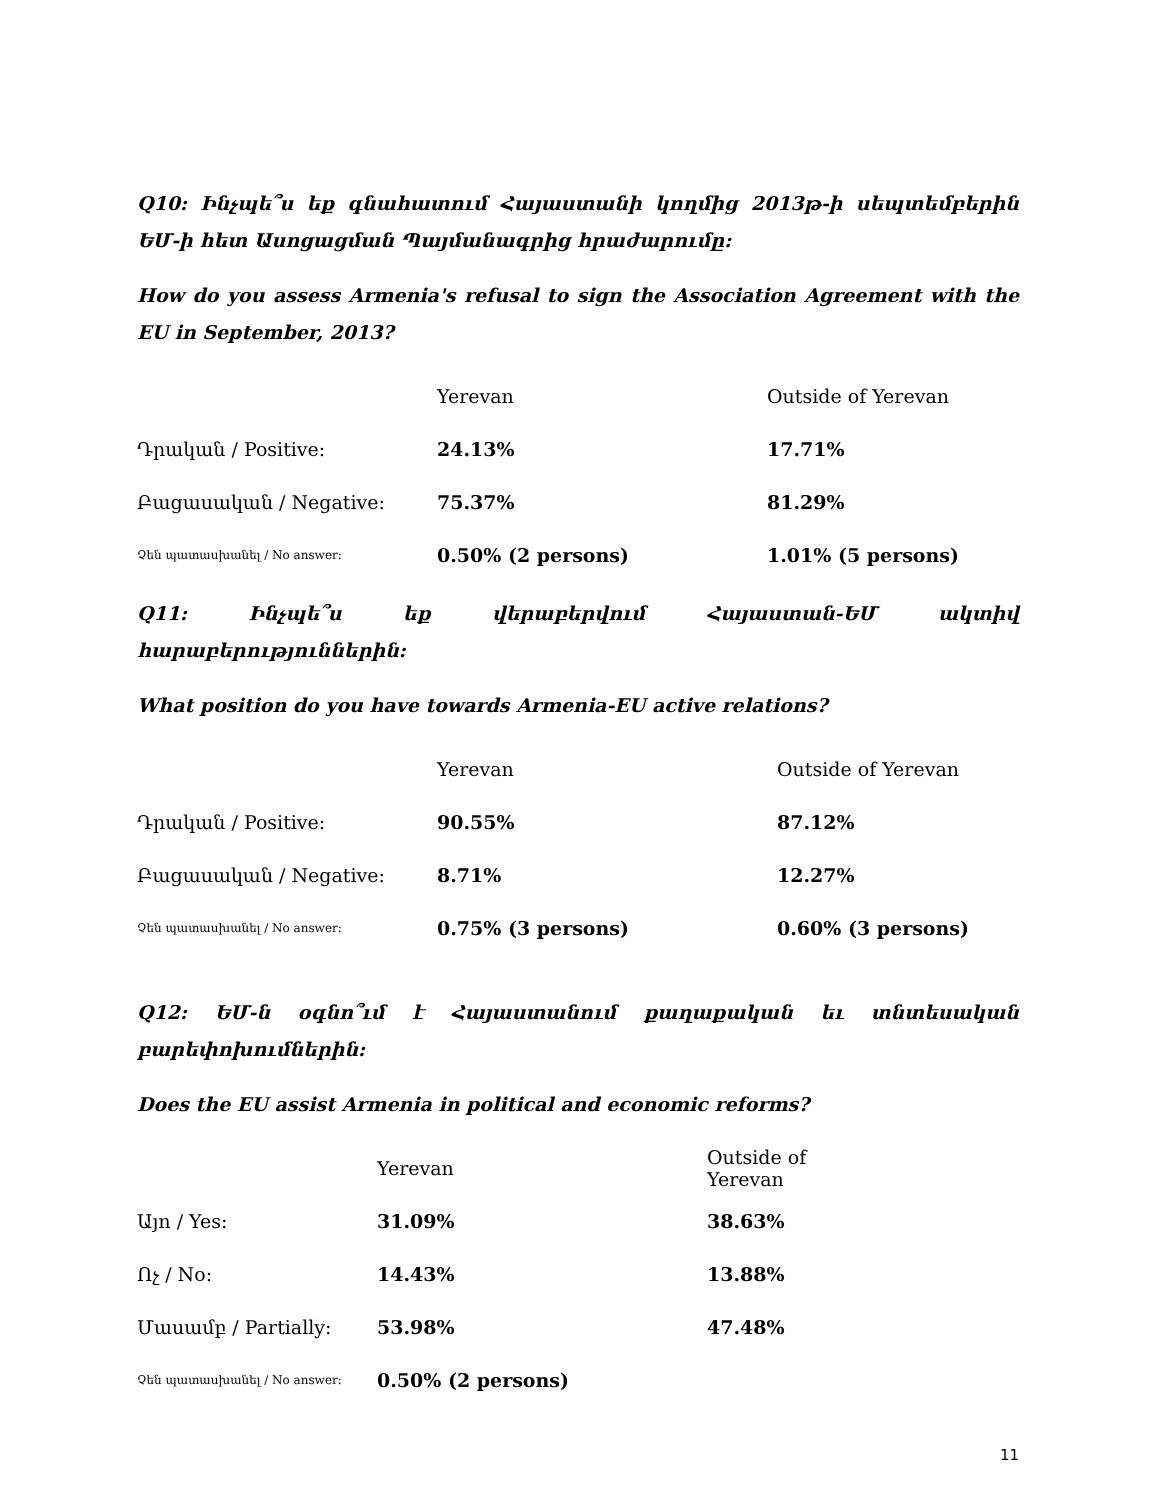Q10: Ինչպե՞ս եք գնահատում Հայաստանի կողմից 2013թ-ի սեպտեմբերին ԵՄ-ի հետ Ասոցացման Պայմանագրից հրաժարումը:
How do you assess Armenia's refusal to sign the Association Agreement with the EU in September, 2013?
| | Yerevan | Outside of Yerevan |
| --- | --- | --- |
| Դրական / Positive: | 24.13% | 17.71% |
| Բացասական / Negative: | 75.37% | 81.29% |
| Չեն պատասխանել / No answer: | 0.50% (2 persons) | 1.01% (5 persons) |
Q11: Ինչպե՞ս եք վերաբերվում Հայաստան-ԵՄ ակտիվ հարաբերություններին:
What position do you have towards Armenia-EU active relations?
| | Yerevan | Outside of Yerevan |
| --- | --- | --- |
| Դրական / Positive: | 90.55% | 87.12% |
| Բացասական / Negative: | 8.71% | 12.27% |
| Չեն պատասխանել / No answer: | 0.75% (3 persons) | 0.60% (3 persons) |
Q12: ԵՄ-ն օգնո՞ւմ է Հայաստանում քաղաքական եւ տնտեսական բարեփոխումներին:
Does the EU assist Armenia in political and economic reforms?
| | Yerevan | Outside of Yerevan |
| --- | --- | --- |
| Այո / Yes: | 31.09% | 38.63% |
| Ոչ / No: | 14.43% | 13.88% |
| Մասամբ / Partially: | 53.98% | 47.48% |
| Չեն պատասխանել / No answer: | 0.50% (2 persons) | |
11